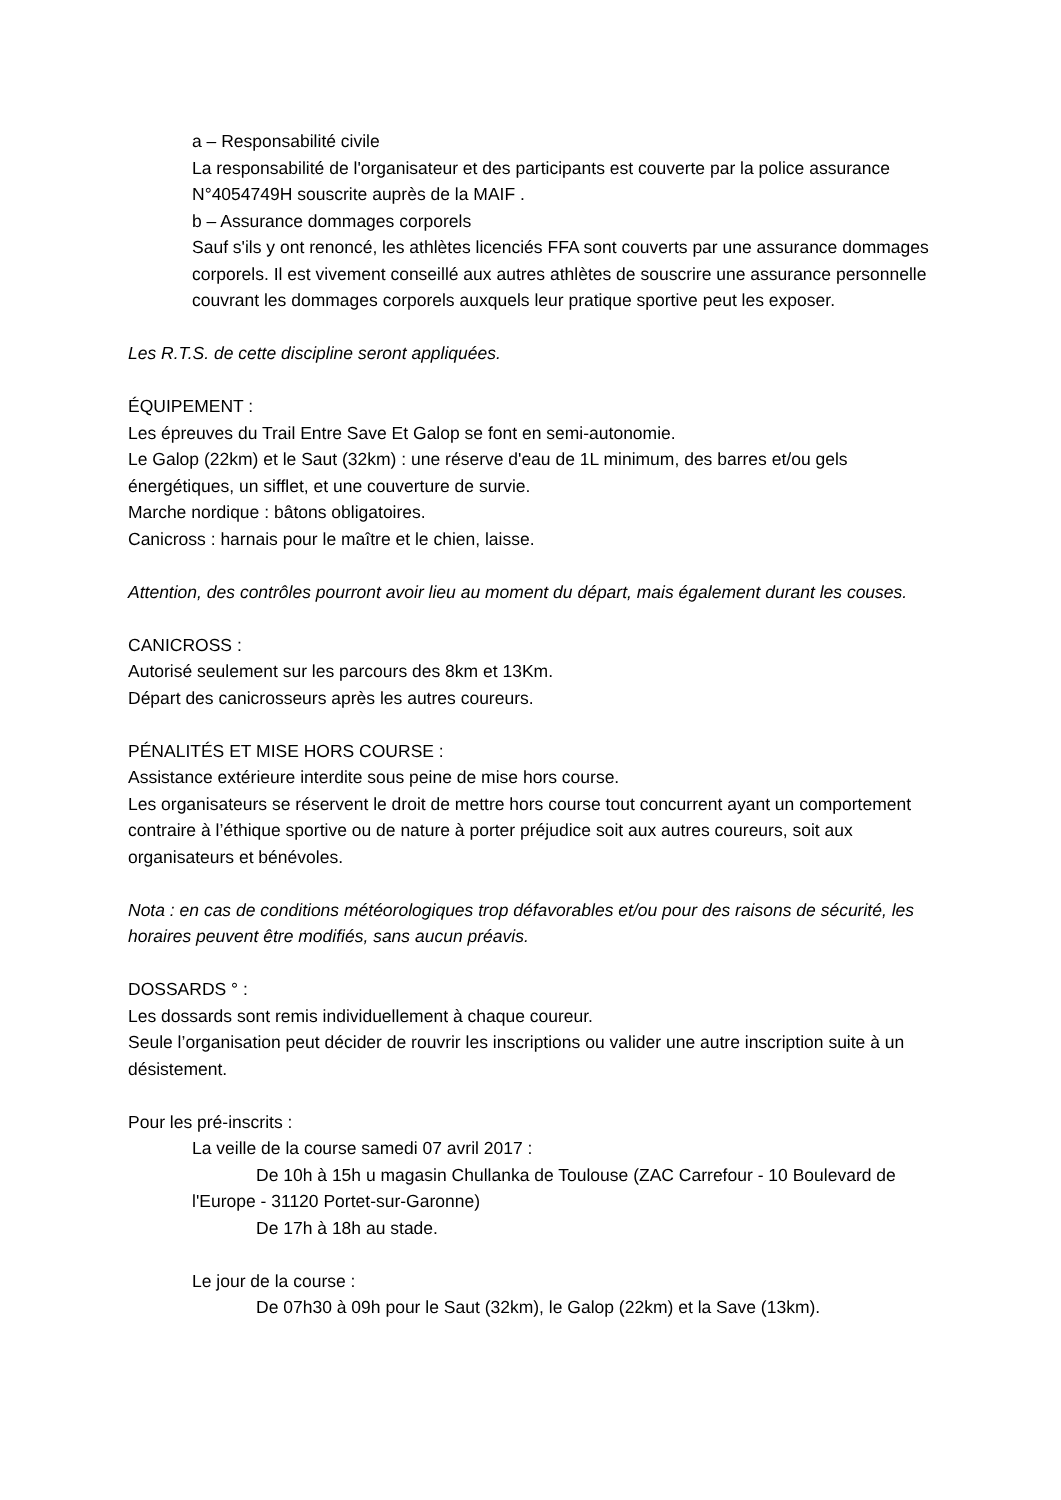a – Responsabilité civile
La responsabilité de l'organisateur et des participants est couverte par la police assurance N°4054749H souscrite auprès de la MAIF .
b – Assurance dommages corporels
Sauf s'ils y ont renoncé, les athlètes licenciés FFA sont couverts par une assurance dommages corporels. Il est vivement conseillé aux autres athlètes de souscrire une assurance personnelle couvrant les dommages corporels auxquels leur pratique sportive peut les exposer.
Les R.T.S. de cette discipline seront appliquées.
ÉQUIPEMENT :
Les épreuves du Trail Entre Save Et Galop se font en semi-autonomie.
Le Galop (22km) et le Saut (32km) : une réserve d'eau de 1L minimum, des barres et/ou gels énergétiques, un sifflet, et une couverture de survie.
Marche nordique : bâtons obligatoires.
Canicross : harnais pour le maître et le chien, laisse.
Attention, des contrôles pourront avoir lieu au moment du départ, mais également durant les couses.
CANICROSS :
Autorisé seulement sur les parcours des 8km et 13Km.
Départ des canicrosseurs après les autres coureurs.
PÉNALITÉS ET MISE HORS COURSE :
Assistance extérieure interdite sous peine de mise hors course.
Les organisateurs se réservent le droit de mettre hors course tout concurrent ayant un comportement contraire à l’éthique sportive ou de nature à porter préjudice soit aux autres coureurs, soit aux organisateurs et bénévoles.
Nota : en cas de conditions météorologiques trop défavorables et/ou pour des raisons de sécurité, les horaires peuvent être modifiés, sans aucun préavis.
DOSSARDS ° :
Les dossards sont remis individuellement à chaque coureur.
Seule l’organisation peut décider de rouvrir les inscriptions ou valider une autre inscription suite à un désistement.
Pour les pré-inscrits :
La veille de la course samedi 07 avril 2017 :
De 10h à 15h u magasin Chullanka de Toulouse (ZAC Carrefour - 10 Boulevard de l'Europe - 31120 Portet-sur-Garonne)
De 17h à 18h au stade.
Le jour de la course :
De 07h30 à 09h pour le Saut (32km), le Galop (22km) et la Save (13km).